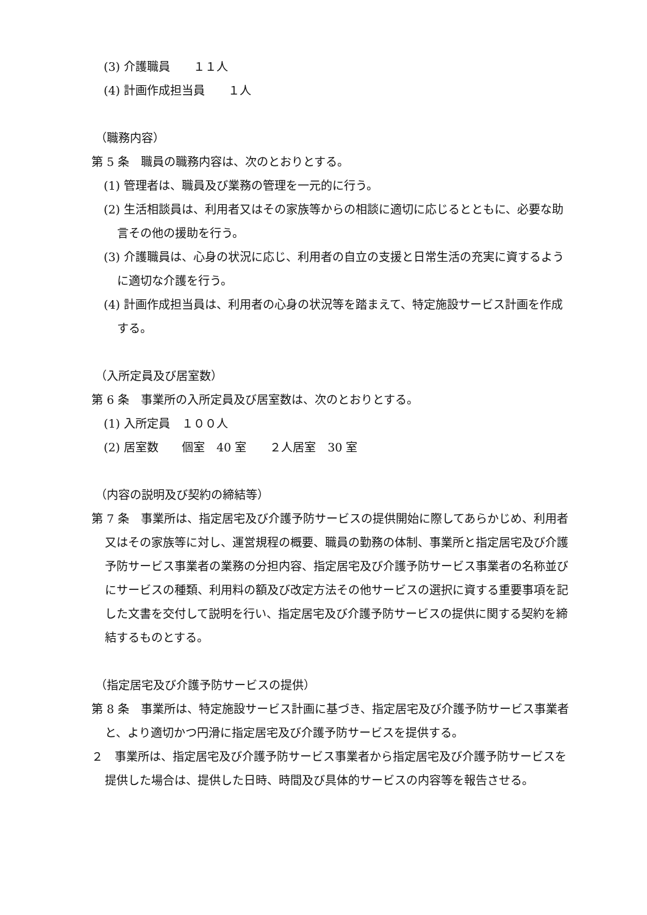(3) 介護職員　　１１人
(4) 計画作成担当員　　１人
（職務内容）
第 5 条　職員の職務内容は、次のとおりとする。
(1) 管理者は、職員及び業務の管理を一元的に行う。
(2) 生活相談員は、利用者又はその家族等からの相談に適切に応じるとともに、必要な助言その他の援助を行う。
(3) 介護職員は、心身の状況に応じ、利用者の自立の支援と日常生活の充実に資するように適切な介護を行う。
(4) 計画作成担当員は、利用者の心身の状況等を踏まえて、特定施設サービス計画を作成する。
（入所定員及び居室数）
第 6 条　事業所の入所定員及び居室数は、次のとおりとする。
(1) 入所定員　１００人
(2) 居室数　　個室　40 室　　２人居室　30 室
（内容の説明及び契約の締結等）
第 7 条　事業所は、指定居宅及び介護予防サービスの提供開始に際してあらかじめ、利用者又はその家族等に対し、運営規程の概要、職員の勤務の体制、事業所と指定居宅及び介護予防サービス事業者の業務の分担内容、指定居宅及び介護予防サービス事業者の名称並びにサービスの種類、利用料の額及び改定方法その他サービスの選択に資する重要事項を記した文書を交付して説明を行い、指定居宅及び介護予防サービスの提供に関する契約を締結するものとする。
（指定居宅及び介護予防サービスの提供）
第 8 条　事業所は、特定施設サービス計画に基づき、指定居宅及び介護予防サービス事業者と、より適切かつ円滑に指定居宅及び介護予防サービスを提供する。
２　事業所は、指定居宅及び介護予防サービス事業者から指定居宅及び介護予防サービスを提供した場合は、提供した日時、時間及び具体的サービスの内容等を報告させる。